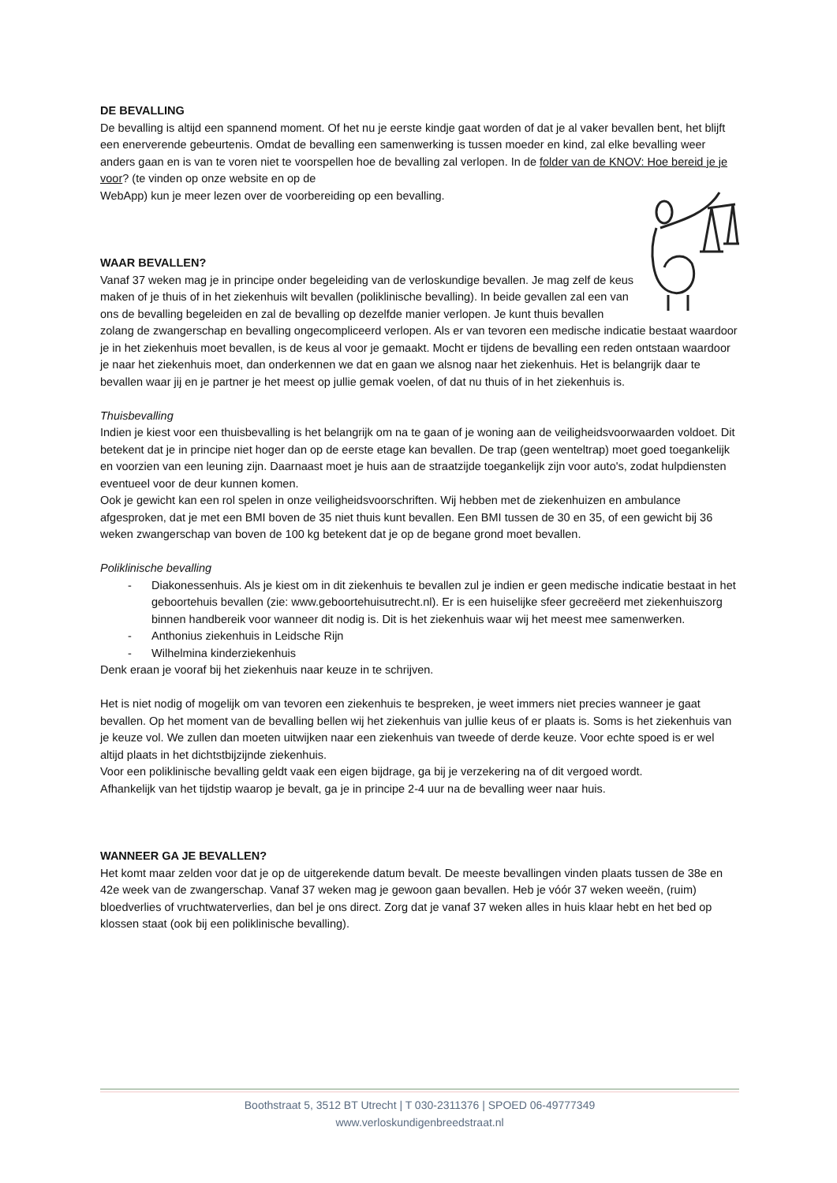DE BEVALLING
De bevalling is altijd een spannend moment. Of het nu je eerste kindje gaat worden of dat je al vaker bevallen bent, het blijft een enerverende gebeurtenis. Omdat de bevalling een samenwerking is tussen moeder en kind, zal elke bevalling weer anders gaan en is van te voren niet te voorspellen hoe de bevalling zal verlopen. In de folder van de KNOV: Hoe bereid je je voor? (te vinden op onze website en op de
WebApp) kun je meer lezen over de voorbereiding op een bevalling.
WAAR BEVALLEN?
Vanaf 37 weken mag je in principe onder begeleiding van de verloskundige bevallen. Je mag zelf de keus maken of je thuis of in het ziekenhuis wilt bevallen (poliklinische bevalling). In beide gevallen zal een van ons de bevalling begeleiden en zal de bevalling op dezelfde manier verlopen. Je kunt thuis bevallen zolang de zwangerschap en bevalling ongecompliceerd verlopen. Als er van tevoren een medische indicatie bestaat waardoor je in het ziekenhuis moet bevallen, is de keus al voor je gemaakt. Mocht er tijdens de bevalling een reden ontstaan waardoor je naar het ziekenhuis moet, dan onderkennen we dat en gaan we alsnog naar het ziekenhuis. Het is belangrijk daar te bevallen waar jij en je partner je het meest op jullie gemak voelen, of dat nu thuis of in het ziekenhuis is.
Thuisbevalling
Indien je kiest voor een thuisbevalling is het belangrijk om na te gaan of je woning aan de veiligheidsvoorwaarden voldoet. Dit betekent dat je in principe niet hoger dan op de eerste etage kan bevallen. De trap (geen wenteltrap) moet goed toegankelijk en voorzien van een leuning zijn. Daarnaast moet je huis aan de straatzijde toegankelijk zijn voor auto's, zodat hulpdiensten eventueel voor de deur kunnen komen.
Ook je gewicht kan een rol spelen in onze veiligheidsvoorschriften. Wij hebben met de ziekenhuizen en ambulance afgesproken, dat je met een BMI boven de 35 niet thuis kunt bevallen. Een BMI tussen de 30 en 35, of een gewicht bij 36 weken zwangerschap van boven de 100 kg betekent dat je op de begane grond moet bevallen.
Poliklinische bevalling
- Diakonessenhuis. Als je kiest om in dit ziekenhuis te bevallen zul je indien er geen medische indicatie bestaat in het geboortehuis bevallen (zie: www.geboortehuisutrecht.nl). Er is een huiselijke sfeer gecreëerd met ziekenhuiszorg binnen handbereik voor wanneer dit nodig is. Dit is het ziekenhuis waar wij het meest mee samenwerken.
- Anthonius ziekenhuis in Leidsche Rijn
- Wilhelmina kinderziekenhuis
Denk eraan je vooraf bij het ziekenhuis naar keuze in te schrijven.
Het is niet nodig of mogelijk om van tevoren een ziekenhuis te bespreken, je weet immers niet precies wanneer je gaat bevallen. Op het moment van de bevalling bellen wij het ziekenhuis van jullie keus of er plaats is. Soms is het ziekenhuis van je keuze vol. We zullen dan moeten uitwijken naar een ziekenhuis van tweede of derde keuze. Voor echte spoed is er wel altijd plaats in het dichtstbijzijnde ziekenhuis.
Voor een poliklinische bevalling geldt vaak een eigen bijdrage, ga bij je verzekering na of dit vergoed wordt.
Afhankelijk van het tijdstip waarop je bevalt, ga je in principe 2-4 uur na de bevalling weer naar huis.
WANNEER GA JE BEVALLEN?
Het komt maar zelden voor dat je op de uitgerekende datum bevalt. De meeste bevallingen vinden plaats tussen de 38e en 42e week van de zwangerschap. Vanaf 37 weken mag je gewoon gaan bevallen. Heb je vóór 37 weken weeën, (ruim) bloedverlies of vruchtwaterverlies, dan bel je ons direct. Zorg dat je vanaf 37 weken alles in huis klaar hebt en het bed op klossen staat (ook bij een poliklinische bevalling).
Boothstraat 5, 3512 BT Utrecht | T 030-2311376 | SPOED 06-49777349
www.verloskundigenbreedstraat.nl